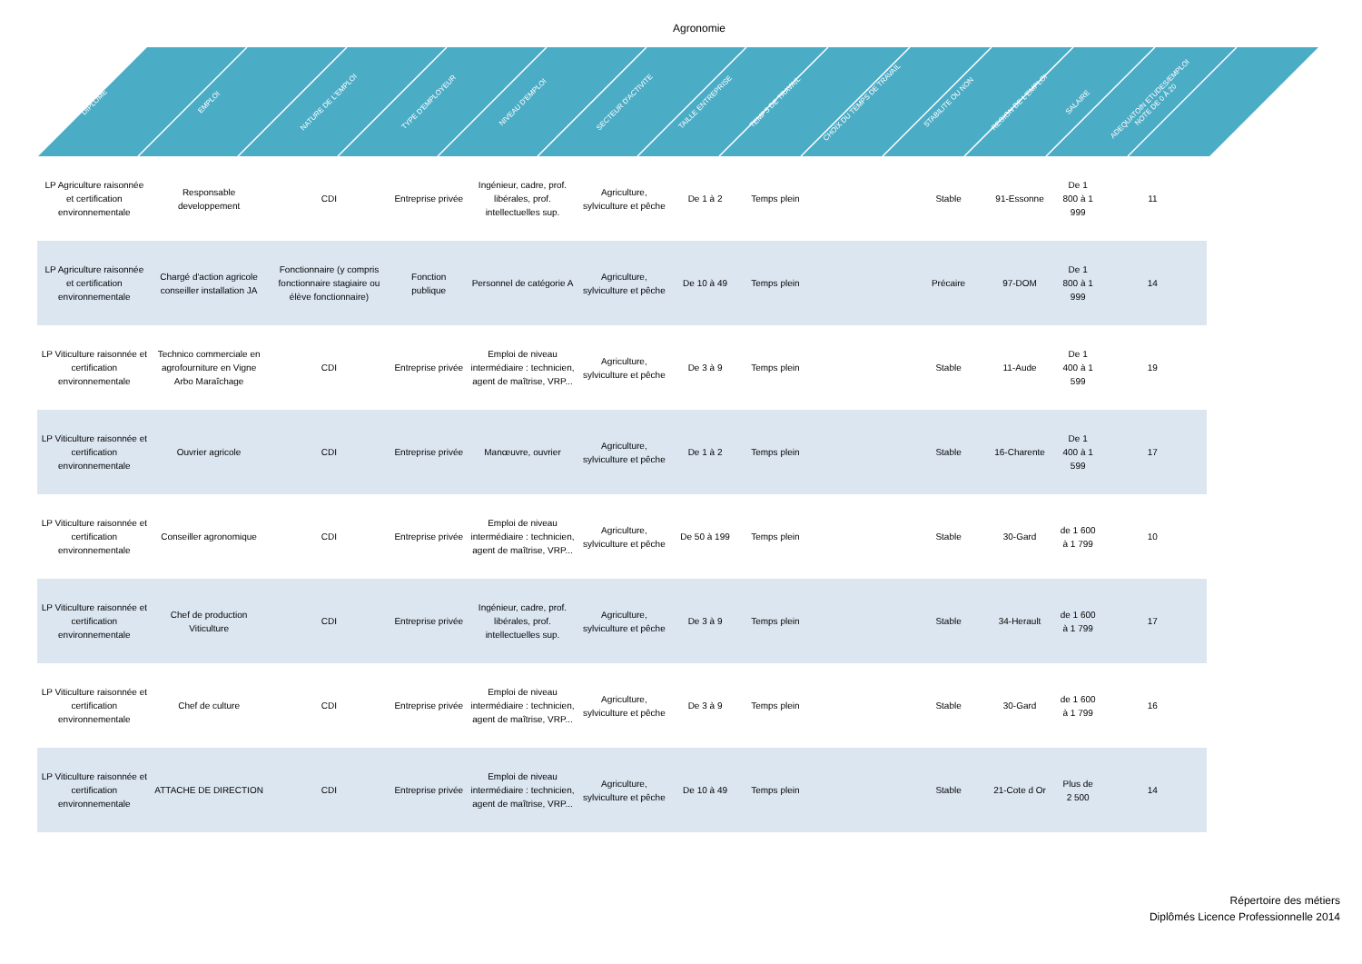Agronomie
| DIPLÔME | EMPLOI | NATURE DE L'EMPLOI | TYPE D'EMPLOYEUR | NIVEAU D'EMPLOI | SECTEUR D'ACTIVITE | TAILLE ENTREPRISE | TEMPS DE TRAVAIL | CHOIX DU TEMPS DE TRAVAIL | STABILITE OU NON | REGION DE L'EMPLOI | SALAIRE | ADEQUATOIN ETUDES/EMPLOI NOTE DE 0 À 20 |
| --- | --- | --- | --- | --- | --- | --- | --- | --- | --- | --- | --- | --- |
| LP Agriculture raisonnée et certification environnementale | Responsable developpement | CDI | Entreprise privée | Ingénieur, cadre, prof. libérales, prof. intellectuelles sup. | Agriculture, sylviculture et pêche | De 1 à 2 | Temps plein | | Stable | 91-Essonne | De 1 800 à 1 999 | 11 |
| LP Agriculture raisonnée et certification environnementale | Chargé d'action agricole conseiller installation JA | Fonctionnaire (y compris fonctionnaire stagiaire ou élève fonctionnaire) | Fonction publique | Personnel de catégorie A | Agriculture, sylviculture et pêche | De 10 à 49 | Temps plein | | Précaire | 97-DOM | De 1 800 à 1 999 | 14 |
| LP Viticulture raisonnée et certification environnementale | Technico commerciale en agrofourniture en Vigne Arbo Maraîchage | CDI | Entreprise privée | Emploi de niveau intermédiaire : technicien, agent de maîtrise, VRP... | Agriculture, sylviculture et pêche | De 3 à 9 | Temps plein | | Stable | 11-Aude | De 1 400 à 1 599 | 19 |
| LP Viticulture raisonnée et certification environnementale | Ouvrier agricole | CDI | Entreprise privée | Manœuvre, ouvrier | Agriculture, sylviculture et pêche | De 1 à 2 | Temps plein | | Stable | 16-Charente | De 1 400 à 1 599 | 17 |
| LP Viticulture raisonnée et certification environnementale | Conseiller agronomique | CDI | Entreprise privée | Emploi de niveau intermédiaire : technicien, agent de maîtrise, VRP... | Agriculture, sylviculture et pêche | De 50 à 199 | Temps plein | | Stable | 30-Gard | de 1 600 à 1 799 | 10 |
| LP Viticulture raisonnée et certification environnementale | Chef de production Viticulture | CDI | Entreprise privée | Ingénieur, cadre, prof. libérales, prof. intellectuelles sup. | Agriculture, sylviculture et pêche | De 3 à 9 | Temps plein | | Stable | 34-Herault | de 1 600 à 1 799 | 17 |
| LP Viticulture raisonnée et certification environnementale | Chef de culture | CDI | Entreprise privée | Emploi de niveau intermédiaire : technicien, agent de maîtrise, VRP... | Agriculture, sylviculture et pêche | De 3 à 9 | Temps plein | | Stable | 30-Gard | de 1 600 à 1 799 | 16 |
| LP Viticulture raisonnée et certification environnementale | ATTACHE DE DIRECTION | CDI | Entreprise privée | Emploi de niveau intermédiaire : technicien, agent de maîtrise, VRP... | Agriculture, sylviculture et pêche | De 10 à 49 | Temps plein | | Stable | 21-Cote d Or | Plus de 2 500 | 14 |
Répertoire des métiers
Diplômés Licence Professionnelle 2014